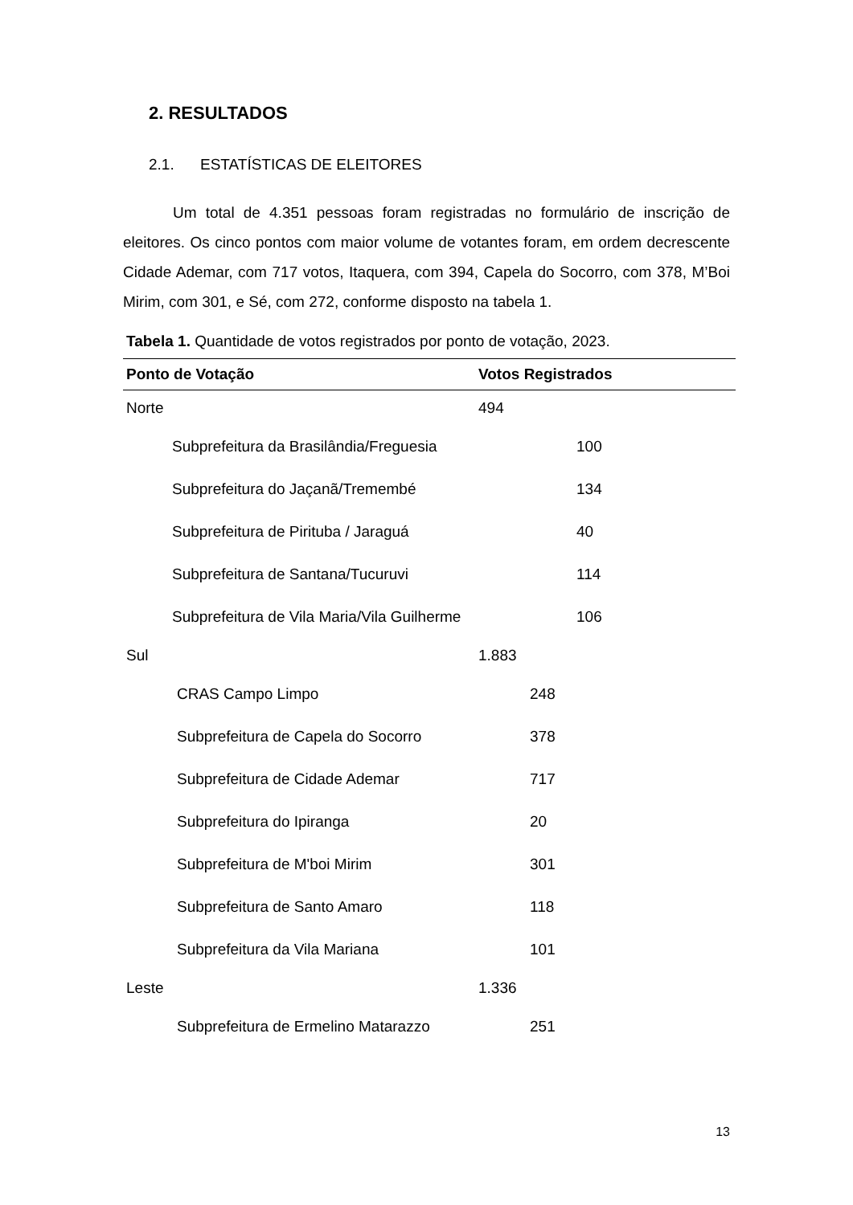2. RESULTADOS
2.1. ESTATÍSTICAS DE ELEITORES
Um total de 4.351 pessoas foram registradas no formulário de inscrição de eleitores. Os cinco pontos com maior volume de votantes foram, em ordem decrescente Cidade Ademar, com 717 votos, Itaquera, com 394, Capela do Socorro, com 378, M’Boi Mirim, com 301, e Sé, com 272, conforme disposto na tabela 1.
Tabela 1. Quantidade de votos registrados por ponto de votação, 2023.
| Ponto de Votação | Votos Registrados |
| --- | --- |
| Norte | 494 |
| Subprefeitura da Brasilândia/Freguesia | 100 |
| Subprefeitura do Jaçanã/Tremembé | 134 |
| Subprefeitura de Pirituba / Jaraguá | 40 |
| Subprefeitura de Santana/Tucuruvi | 114 |
| Subprefeitura de Vila Maria/Vila Guilherme | 106 |
| Sul | 1.883 |
| CRAS Campo Limpo | 248 |
| Subprefeitura de Capela do Socorro | 378 |
| Subprefeitura de Cidade Ademar | 717 |
| Subprefeitura do Ipiranga | 20 |
| Subprefeitura de M'boi Mirim | 301 |
| Subprefeitura de Santo Amaro | 118 |
| Subprefeitura da Vila Mariana | 101 |
| Leste | 1.336 |
| Subprefeitura de Ermelino Matarazzo | 251 |
13